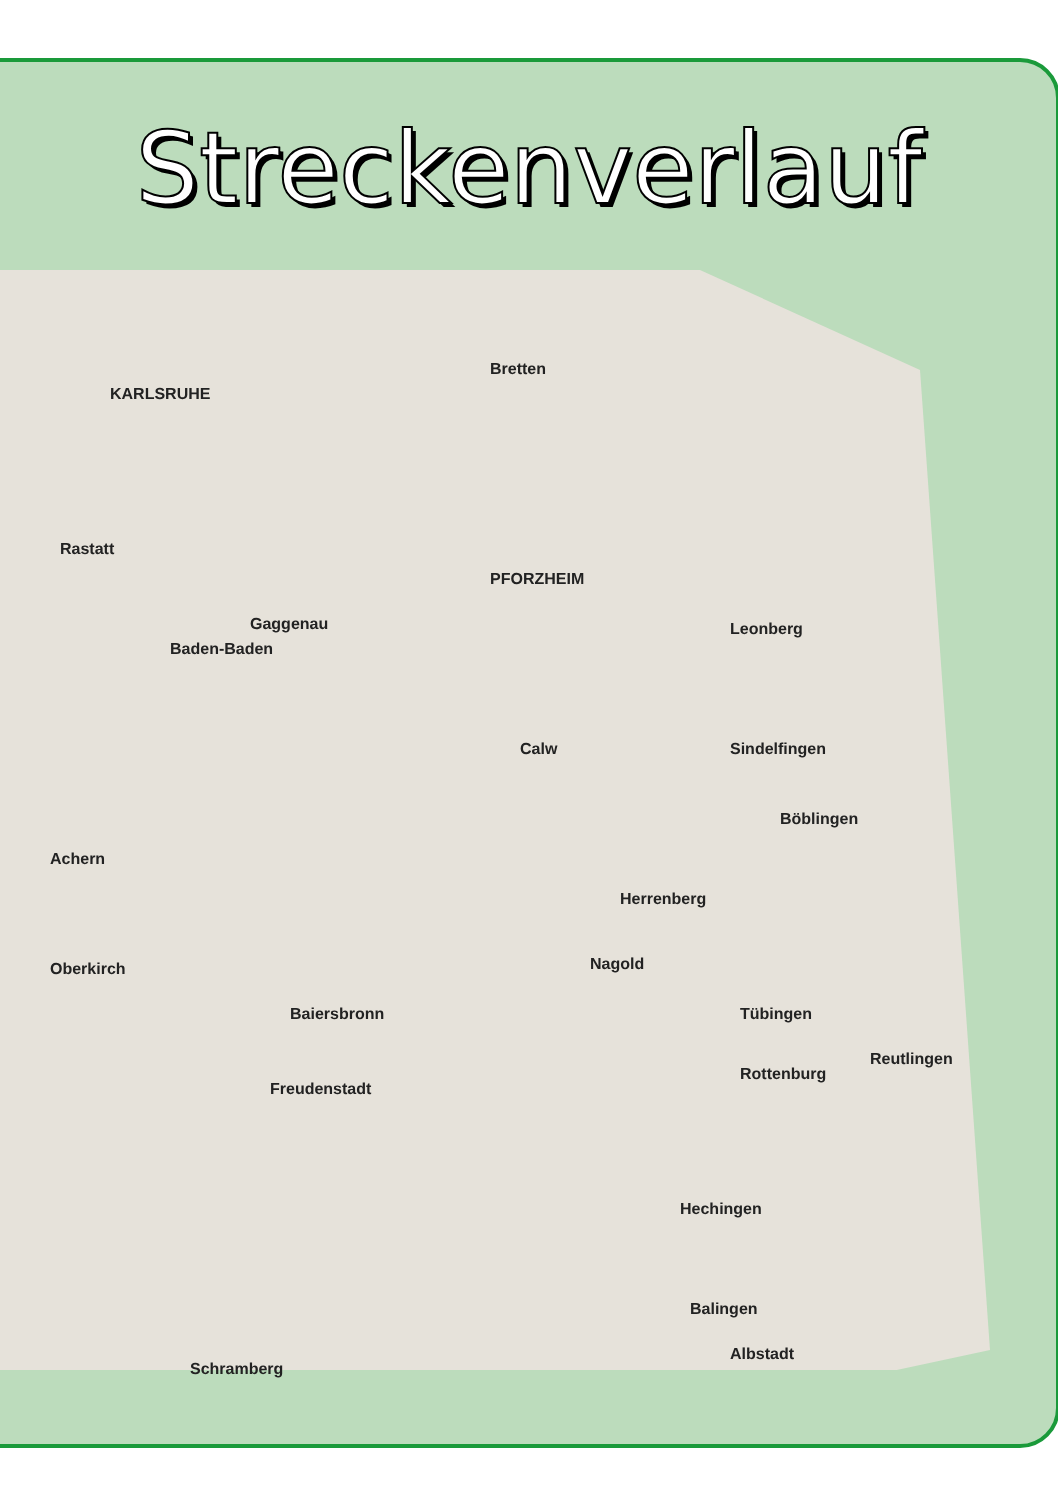Streckenverlauf
KARLSRUHE
PFORZHEIM
Bretten
Rastatt
Gaggenau
Baden-Baden
Calw
Leonberg
Sindelfingen
Böblingen
Herrenberg
Nagold
Tübingen
Reutlingen
Rottenburg
Hechingen
Balingen
Albstadt
Achern
Oberkirch
Baiersbronn
Freudenstadt
Schramberg